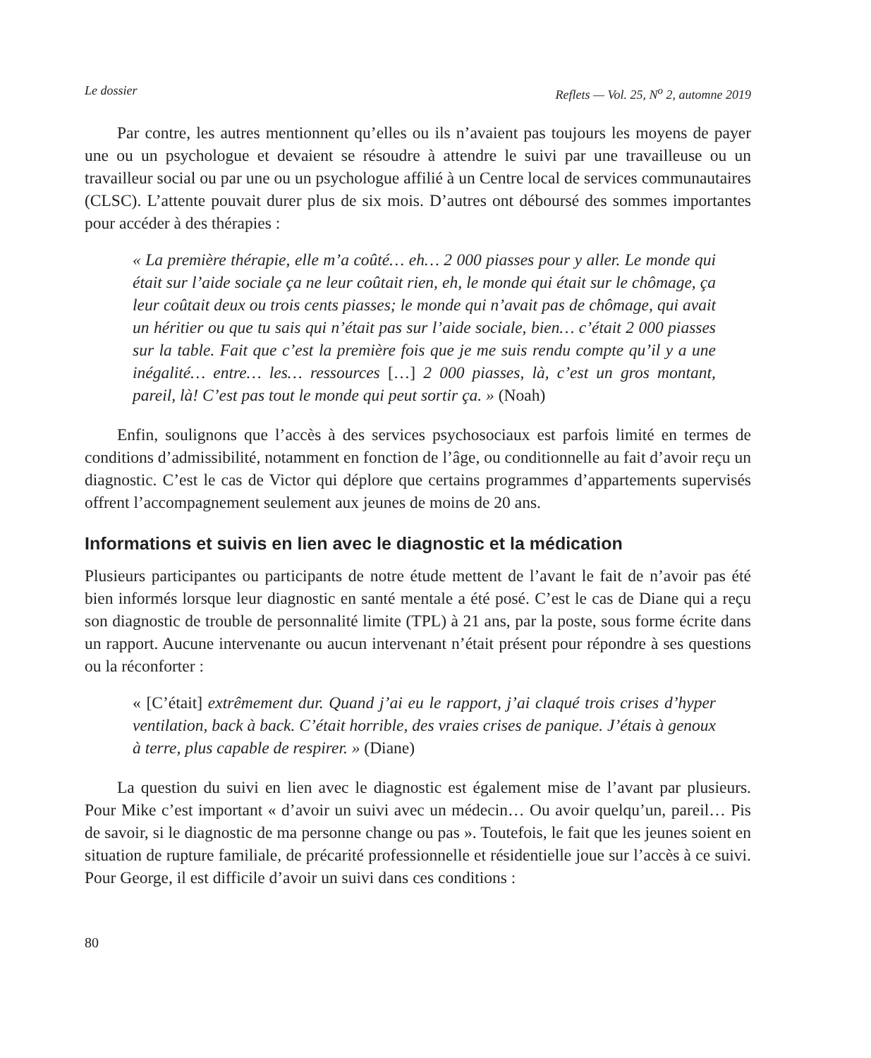Le dossier Reflets — Vol. 25, N<sup>o</sup> 2, automne 2019
Par contre, les autres mentionnent qu’elles ou ils n’avaient pas toujours les moyens de payer une ou un psychologue et devaient se résoudre à attendre le suivi par une travailleuse ou un travailleur social ou par une ou un psychologue affilié à un Centre local de services communautaires (CLSC). L’attente pouvait durer plus de six mois. D’autres ont déboursé des sommes importantes pour accéder à des thérapies :
« La première thérapie, elle m’a coûté… eh… 2 000 piasses pour y aller. Le monde qui était sur l’aide sociale ça ne leur coûtait rien, eh, le monde qui était sur le chômage, ça leur coûtait deux ou trois cents piasses; le monde qui n’avait pas de chômage, qui avait un héritier ou que tu sais qui n’était pas sur l’aide sociale, bien… c’était 2 000 piasses sur la table. Fait que c’est la première fois que je me suis rendu compte qu’il y a une inégalité… entre… les… ressources […] 2 000 piasses, là, c’est un gros montant, pareil, là! C’est pas tout le monde qui peut sortir ça. » (Noah)
Enfin, soulignons que l’accès à des services psychosociaux est parfois limité en termes de conditions d’admissibilité, notamment en fonction de l’âge, ou conditionnelle au fait d’avoir reçu un diagnostic. C’est le cas de Victor qui déplore que certains programmes d’appartements supervisés offrent l’accompagnement seulement aux jeunes de moins de 20 ans.
Informations et suivis en lien avec le diagnostic et la médication
Plusieurs participantes ou participants de notre étude mettent de l’avant le fait de n’avoir pas été bien informés lorsque leur diagnostic en santé mentale a été posé. C’est le cas de Diane qui a reçu son diagnostic de trouble de personnalité limite (TPL) à 21 ans, par la poste, sous forme écrite dans un rapport. Aucune intervenante ou aucun intervenant n’était présent pour répondre à ses questions ou la réconforter :
« [C’était] extrêmement dur. Quand j’ai eu le rapport, j’ai claqué trois crises d’hyper ventilation, back à back. C’était horrible, des vraies crises de panique. J’étais à genoux à terre, plus capable de respirer. » (Diane)
La question du suivi en lien avec le diagnostic est également mise de l’avant par plusieurs. Pour Mike c’est important « d’avoir un suivi avec un médecin… Ou avoir quelqu’un, pareil… Pis de savoir, si le diagnostic de ma personne change ou pas ». Toutefois, le fait que les jeunes soient en situation de rupture familiale, de précarité professionnelle et résidentielle joue sur l’accès à ce suivi. Pour George, il est difficile d’avoir un suivi dans ces conditions :
80